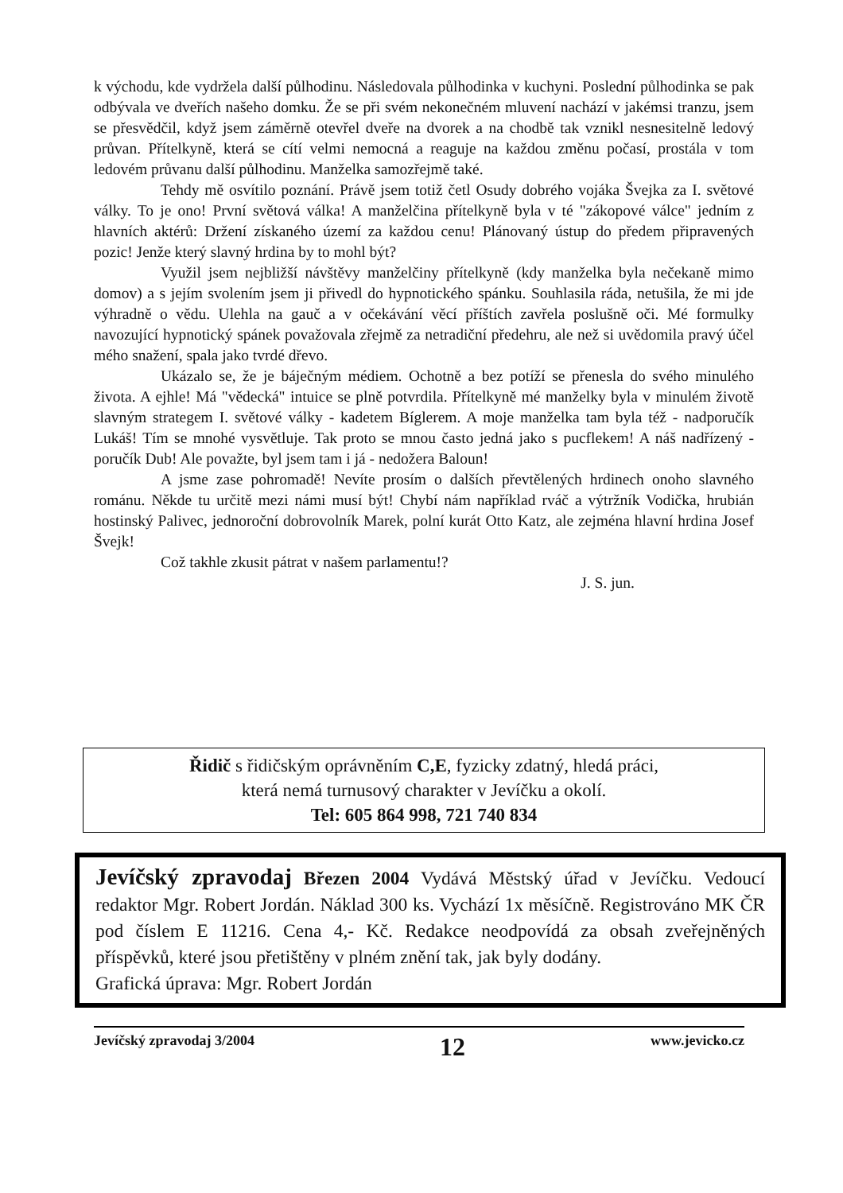k východu, kde vydržela další půlhodinu. Následovala půlhodinka v kuchyni. Poslední půlhodinka se pak odbývala ve dveřích našeho domku. Že se při svém nekonečném mluvení nachází v jakémsi tranzu, jsem se přesvědčil, když jsem záměrně otevřel dveře na dvorek a na chodbě tak vznikl nesnesitelně ledový průvan. Přítelkyně, která se cítí velmi nemocná a reaguje na každou změnu počasí, prostála v tom ledovém průvanu další půlhodinu. Manželka samozřejmě také.
Tehdy mě osvítilo poznání. Právě jsem totiž četl Osudy dobrého vojáka Švejka za I. světové války. To je ono! První světová válka! A manželčina přítelkyně byla v té "zákopové válce" jedním z hlavních aktérů: Držení získaného území za každou cenu! Plánovaný ústup do předem připravených pozic! Jenže který slavný hrdina by to mohl být?
Využil jsem nejbližší návštěvy manželčiny přítelkyně (kdy manželka byla nečekaně mimo domov) a s jejím svolením jsem ji přivedl do hypnotického spánku. Souhlasila ráda, netušila, že mi jde výhradně o vědu. Ulehla na gauč a v očekávání věcí příštích zavřela poslušně oči. Mé formulky navozující hypnotický spánek považovala zřejmě za netradiční předehru, ale než si uvědomila pravý účel mého snažení, spala jako tvrdé dřevo.
Ukázalo se, že je báječným médiem. Ochotně a bez potíží se přenesla do svého minulého života. A ejhle! Má "vědecká" intuice se plně potvrdila. Přítelkyně mé manželky byla v minulém životě slavným strategem I. světové války - kadetem Bíglerem. A moje manželka tam byla též - nadporučík Lukáš! Tím se mnohé vysvětluje. Tak proto se mnou často jedná jako s pucflekem! A náš nadřízený - poručík Dub! Ale považte, byl jsem tam i já - nedožera Baloun!
A jsme zase pohromadě! Nevíte prosím o dalších převtělených hrdinech onoho slavného románu. Někde tu určitě mezi námi musí být! Chybí nám například rváč a výtržník Vodička, hrubián hostinský Palivec, jednoroční dobrovolník Marek, polní kurát Otto Katz, ale zejména hlavní hrdina Josef Švejk!
Což takhle zkusit pátrat v našem parlamentu!?
J. S. jun.
Řidič s řidičským oprávněním C,E, fyzicky zdatný, hledá práci,
která nemá turnusový charakter v Jevíčku a okolí.
Tel: 605 864 998, 721 740 834
Jevíčský zpravodaj Březen 2004 Vydává Městský úřad v Jevíčku. Vedoucí redaktor Mgr. Robert Jordán. Náklad 300 ks. Vychází 1x měsíčně. Registrováno MK ČR pod číslem E 11216. Cena 4,- Kč. Redakce neodpovídá za obsah zveřejněných příspěvků, které jsou přetištěny v plném znění tak, jak byly dodány.
Grafická úprava: Mgr. Robert Jordán
Jevíčský zpravodaj 3/2004 12 www.jevicko.cz